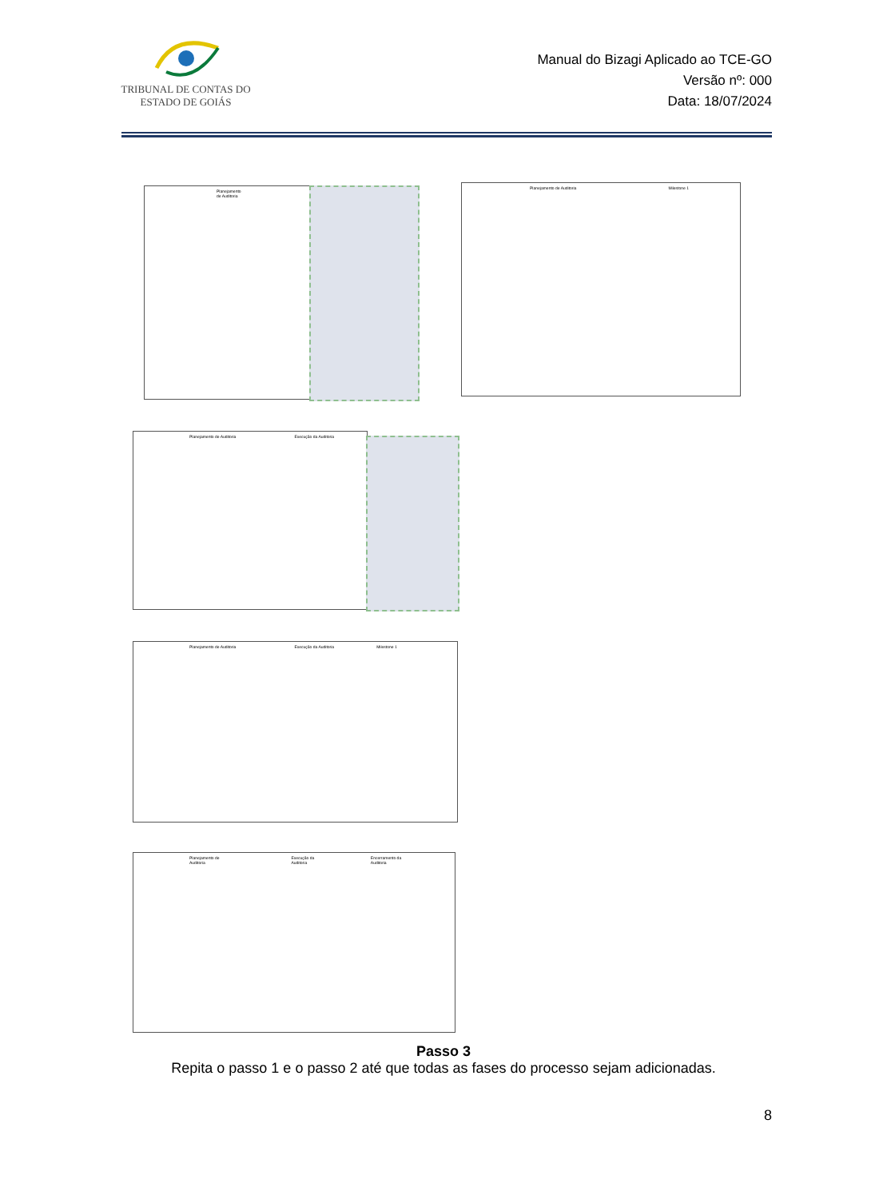TRIBUNAL DE CONTAS DO
ESTADO DE GOIÁS
Manual do Bizagi Aplicado ao TCE-GO
Versão nº: 000
Data: 18/07/2024
Planejamento de Auditoria
Planejamento de Auditoria Milestone 1
Planejamento de Auditoria Execução da Auditoria
Planejamento de Auditoria Execução da Auditoria Milestone 1
Planejamento de Auditoria Execução da Auditoria Encerramento da Auditoria
Passo 3
Repita o passo 1 e o passo 2 até que todas as fases do processo sejam adicionadas.
8